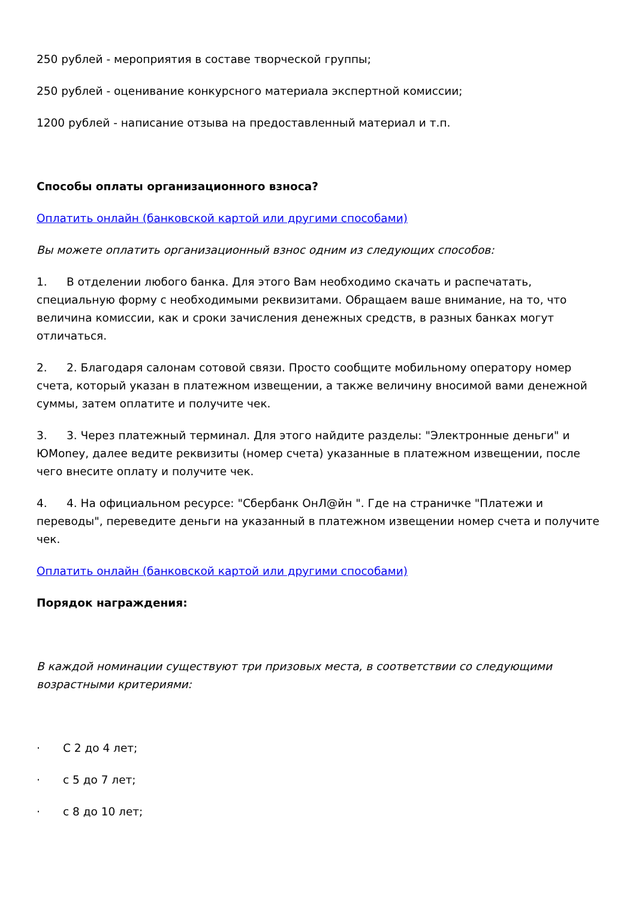250 рублей - мероприятия в составе творческой группы;
250 рублей - оценивание конкурсного материала экспертной комиссии;
1200 рублей - написание отзыва на предоставленный материал и т.п.
Способы оплаты организационного взноса?
Оплатить онлайн (банковской картой или другими способами)
Вы можете оплатить организационный взнос одним из следующих способов:
1. В отделении любого банка. Для этого Вам необходимо скачать и распечатать, специальную форму с необходимыми реквизитами. Обращаем ваше внимание, на то, что величина комиссии, как и сроки зачисления денежных средств, в разных банках могут отличаться.
2. 2. Благодаря салонам сотовой связи. Просто сообщите мобильному оператору номер счета, который указан в платежном извещении, а также величину вносимой вами денежной суммы, затем оплатите и получите чек.
3. 3. Через платежный терминал. Для этого найдите разделы: "Электронные деньги" и ЮMoney, далее ведите реквизиты (номер счета) указанные в платежном извещении, после чего внесите оплату и получите чек.
4. 4. На официальном ресурсе: "Сбербанк ОнЛ@йн ". Где на страничке "Платежи и переводы", переведите деньги на указанный в платежном извещении номер счета и получите чек.
Оплатить онлайн (банковской картой или другими способами)
Порядок награждения:
В каждой номинации существуют три призовых места, в соответствии со следующими возрастными критериями:
· С 2 до 4 лет;
· с 5 до 7 лет;
· с 8 до 10 лет;